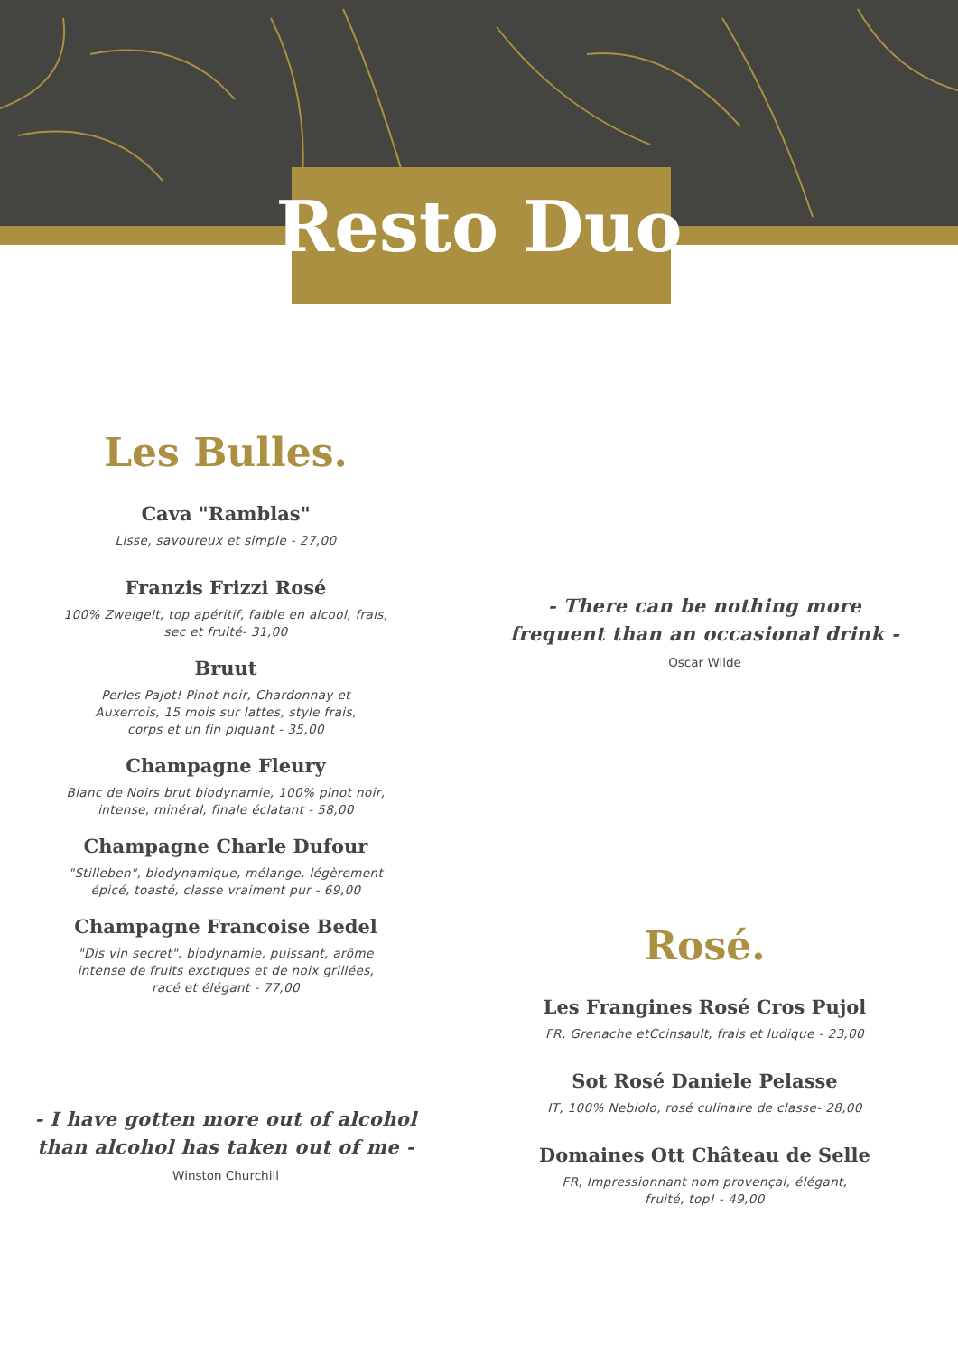Resto Duo
Les Bulles.
Cava "Ramblas"
Lisse, savoureux et simple - 27,00
Franzis Frizzi Rosé
100% Zweigelt, top apéritif, faible en alcool, frais,
sec et fruité- 31,00
Bruut
Perles Pajot! Pinot noir, Chardonnay et
Auxerrois, 15 mois sur lattes, style frais,
corps et un fin piquant - 35,00
Champagne Fleury
Blanc de Noirs brut biodynamie, 100% pinot noir,
intense, minéral, finale éclatant - 58,00
Champagne Charle Dufour
"Stilleben", biodynamique, mélange, légèrement
épicé, toasté, classe vraiment pur - 69,00
Champagne Francoise Bedel
"Dis vin secret", biodynamie, puissant, arôme
intense de fruits exotiques et de noix grillées,
racé et élégant - 77,00
- I have gotten more out of alcohol
than alcohol has taken out of me -
Winston Churchill
- There can be nothing more
frequent than an occasional drink -
Oscar Wilde
Rosé.
Les Frangines Rosé Cros Pujol
FR, Grenache etCcinsault, frais et ludique - 23,00
Sot Rosé Daniele Pelasse
IT, 100% Nebiolo, rosé culinaire de classe- 28,00
Domaines Ott Château de Selle
FR, Impressionnant nom provençal, élégant,
fruité, top! - 49,00